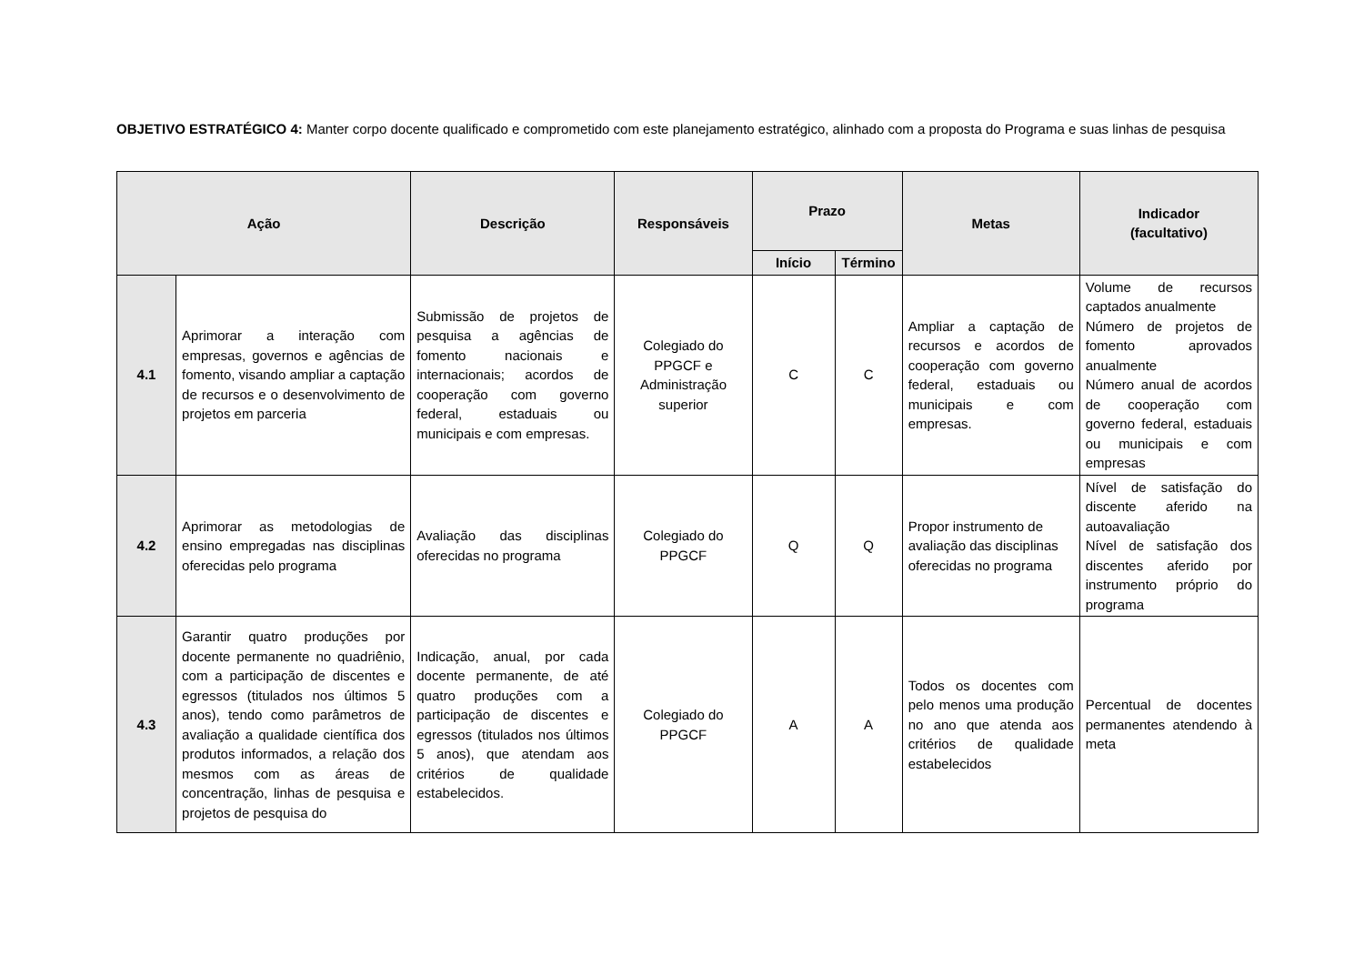OBJETIVO ESTRATÉGICO 4: Manter corpo docente qualificado e comprometido com este planejamento estratégico, alinhado com a proposta do Programa e suas linhas de pesquisa
| Ação | | Descrição | Responsáveis | Prazo | | Metas | Indicador (facultativo) |
| --- | --- | --- | --- | --- | --- | --- | --- |
| | | | | Início | Término | | |
| 4.1 | Aprimorar a interação com empresas, governos e agências de fomento, visando ampliar a captação de recursos e o desenvolvimento de projetos em parceria | Submissão de projetos de pesquisa a agências de fomento nacionais e internacionais; acordos de cooperação com governo federal, estaduais ou municipais e com empresas. | Colegiado do PPGCF e Administração superior | C | C | Ampliar a captação de recursos e acordos de cooperação com governo federal, estaduais ou municipais e com empresas. | Volume de recursos captados anualmente Número de projetos de fomento aprovados anualmente Número anual de acordos de cooperação com governo federal, estaduais ou municipais e com empresas |
| 4.2 | Aprimorar as metodologias de ensino empregadas nas disciplinas oferecidas pelo programa | Avaliação das disciplinas oferecidas no programa | Colegiado do PPGCF | Q | Q | Propor instrumento de avaliação das disciplinas oferecidas no programa | Nível de satisfação do discente aferido na autoavaliação Nível de satisfação dos discentes aferido por instrumento próprio do programa |
| 4.3 | Garantir quatro produções por docente permanente no quadriênio, com a participação de discentes e egressos (titulados nos últimos 5 anos), tendo como parâmetros de avaliação a qualidade científica dos produtos informados, a relação dos mesmos com as áreas de concentração, linhas de pesquisa e projetos de pesquisa do | Indicação, anual, por cada docente permanente, de até quatro produções com a participação de discentes e egressos (titulados nos últimos 5 anos), que atendam aos critérios de qualidade estabelecidos. | Colegiado do PPGCF | A | A | Todos os docentes com pelo menos uma produção no ano que atenda aos critérios de qualidade estabelecidos | Percentual de docentes permanentes atendendo à meta |